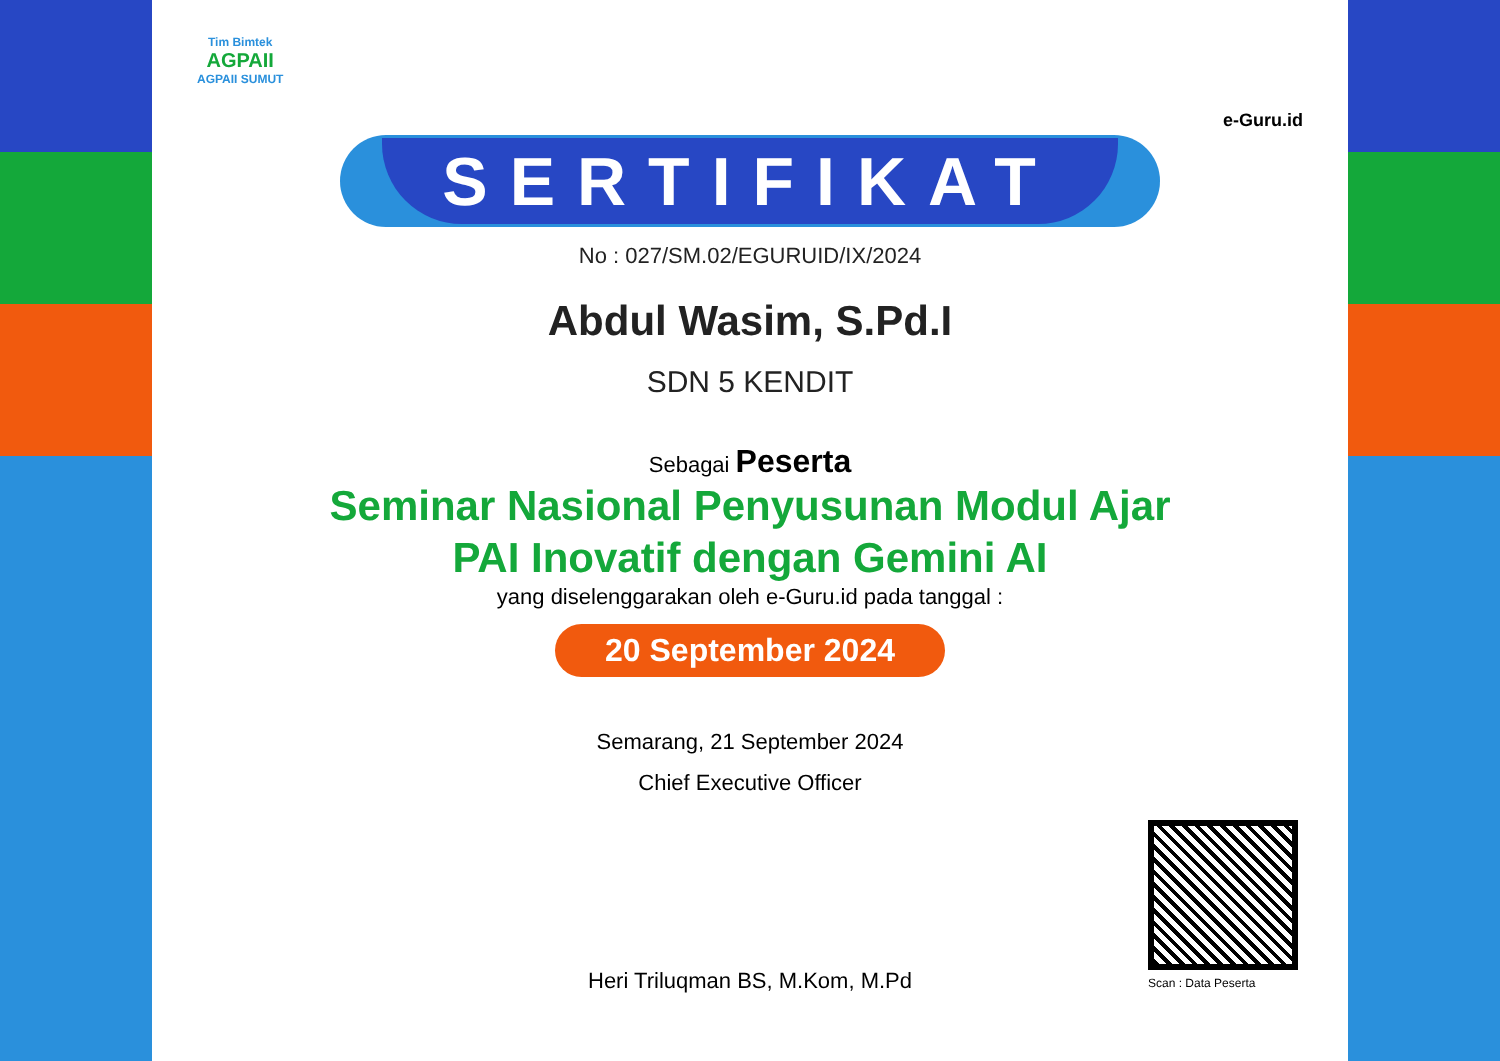Tim Bimtek
AGPAII
AGPAII SUMUT
e-Guru.id
SERTIFIKAT
No : 027/SM.02/EGURUID/IX/2024
Abdul Wasim, S.Pd.I
SDN 5 KENDIT
Sebagai Peserta
Seminar Nasional Penyusunan Modul Ajar
PAI Inovatif dengan Gemini AI
yang diselenggarakan oleh e-Guru.id pada tanggal :
20 September 2024
Semarang, 21 September 2024
Chief Executive Officer
Heri Triluqman BS, M.Kom, M.Pd
Scan : Data Peserta